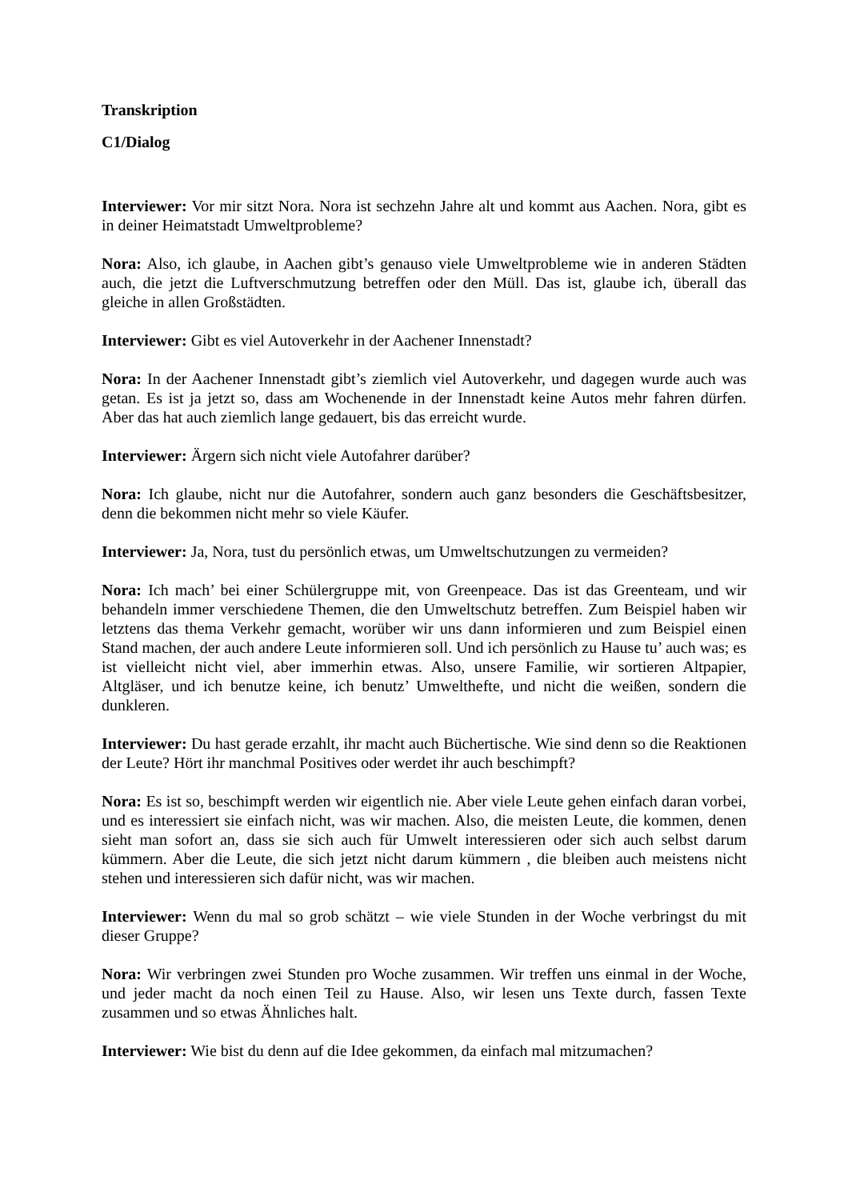Transkription
C1/Dialog
Interviewer: Vor mir sitzt Nora. Nora ist sechzehn Jahre alt und kommt aus Aachen. Nora, gibt es in deiner Heimatstadt Umweltprobleme?
Nora: Also, ich glaube, in Aachen gibt’s genauso viele Umweltprobleme wie in anderen Städten auch, die jetzt die Luftverschmutzung betreffen oder den Müll. Das ist, glaube ich, überall das gleiche in allen Großstädten.
Interviewer: Gibt es viel Autoverkehr in der Aachener Innenstadt?
Nora: In der Aachener Innenstadt gibt’s ziemlich viel Autoverkehr, und dagegen wurde auch was getan. Es ist ja jetzt so, dass am Wochenende in der Innenstadt keine Autos mehr fahren dürfen. Aber das hat auch ziemlich lange gedauert, bis das erreicht wurde.
Interviewer: Ärgern sich nicht viele Autofahrer darüber?
Nora: Ich glaube, nicht nur die Autofahrer, sondern auch ganz besonders die Geschäftsbesitzer, denn die bekommen nicht mehr so viele Käufer.
Interviewer: Ja, Nora, tust du persönlich etwas, um Umweltschutzungen zu vermeiden?
Nora: Ich mach’ bei einer Schülergruppe mit, von Greenpeace. Das ist das Greenteam, und wir behandeln immer verschiedene Themen, die den Umweltschutz betreffen. Zum Beispiel haben wir letztens das thema Verkehr gemacht, worüber wir uns dann informieren und zum Beispiel einen Stand machen, der auch andere Leute informieren soll. Und ich persönlich zu Hause tu’ auch was; es ist vielleicht nicht viel, aber immerhin etwas. Also, unsere Familie, wir sortieren Altpapier, Altgläser, und ich benutze keine, ich benutz’ Umwelthefte, und nicht die weißen, sondern die dunkleren.
Interviewer: Du hast gerade erzahlt, ihr macht auch Büchertische. Wie sind denn so die Reaktionen der Leute? Hört ihr manchmal Positives oder werdet ihr auch beschimpft?
Nora: Es ist so, beschimpft werden wir eigentlich nie. Aber viele Leute gehen einfach daran vorbei, und es interessiert sie einfach nicht, was wir machen. Also, die meisten Leute, die kommen, denen sieht man sofort an, dass sie sich auch für Umwelt interessieren oder sich auch selbst darum kümmern. Aber die Leute, die sich jetzt nicht darum kümmern , die bleiben auch meistens nicht stehen und interessieren sich dafür nicht, was wir machen.
Interviewer: Wenn du mal so grob schätzt – wie viele Stunden in der Woche verbringst du mit dieser Gruppe?
Nora: Wir verbringen zwei Stunden pro Woche zusammen. Wir treffen uns einmal in der Woche, und jeder macht da noch einen Teil zu Hause. Also, wir lesen uns Texte durch, fassen Texte zusammen und so etwas Ähnliches halt.
Interviewer: Wie bist du denn auf die Idee gekommen, da einfach mal mitzumachen?